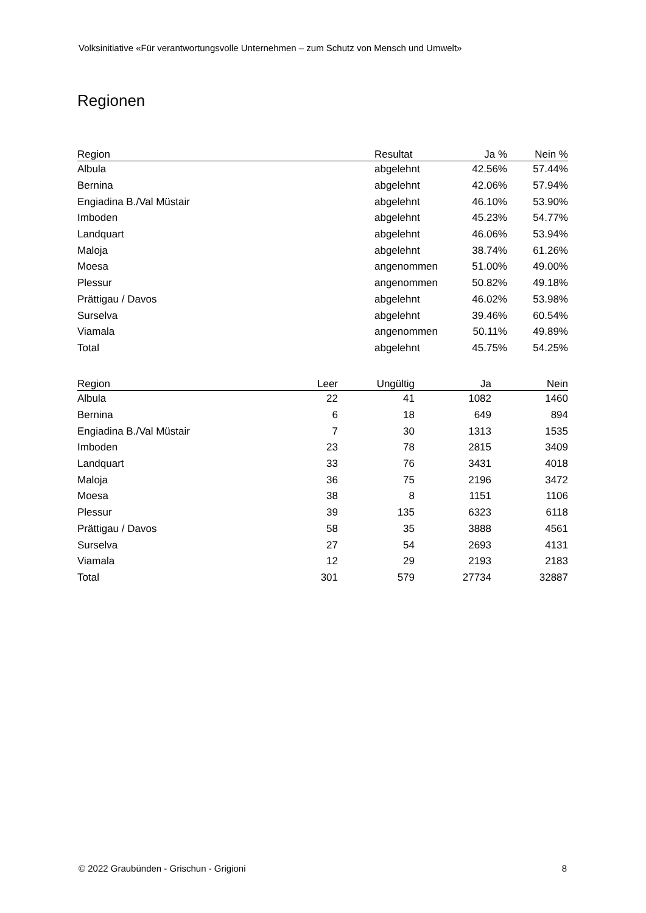Volksinitiative «Für verantwortungsvolle Unternehmen – zum Schutz von Mensch und Umwelt»
Regionen
| Region | Resultat | Ja % | Nein % |
| --- | --- | --- | --- |
| Albula | abgelehnt | 42.56% | 57.44% |
| Bernina | abgelehnt | 42.06% | 57.94% |
| Engiadina B./Val Müstair | abgelehnt | 46.10% | 53.90% |
| Imboden | abgelehnt | 45.23% | 54.77% |
| Landquart | abgelehnt | 46.06% | 53.94% |
| Maloja | abgelehnt | 38.74% | 61.26% |
| Moesa | angenommen | 51.00% | 49.00% |
| Plessur | angenommen | 50.82% | 49.18% |
| Prättigau / Davos | abgelehnt | 46.02% | 53.98% |
| Surselva | abgelehnt | 39.46% | 60.54% |
| Viamala | angenommen | 50.11% | 49.89% |
| Total | abgelehnt | 45.75% | 54.25% |
| Region | Leer | Ungültig | Ja | Nein |
| --- | --- | --- | --- | --- |
| Albula | 22 | 41 | 1082 | 1460 |
| Bernina | 6 | 18 | 649 | 894 |
| Engiadina B./Val Müstair | 7 | 30 | 1313 | 1535 |
| Imboden | 23 | 78 | 2815 | 3409 |
| Landquart | 33 | 76 | 3431 | 4018 |
| Maloja | 36 | 75 | 2196 | 3472 |
| Moesa | 38 | 8 | 1151 | 1106 |
| Plessur | 39 | 135 | 6323 | 6118 |
| Prättigau / Davos | 58 | 35 | 3888 | 4561 |
| Surselva | 27 | 54 | 2693 | 4131 |
| Viamala | 12 | 29 | 2193 | 2183 |
| Total | 301 | 579 | 27734 | 32887 |
© 2022 Graubünden - Grischun - Grigioni 8